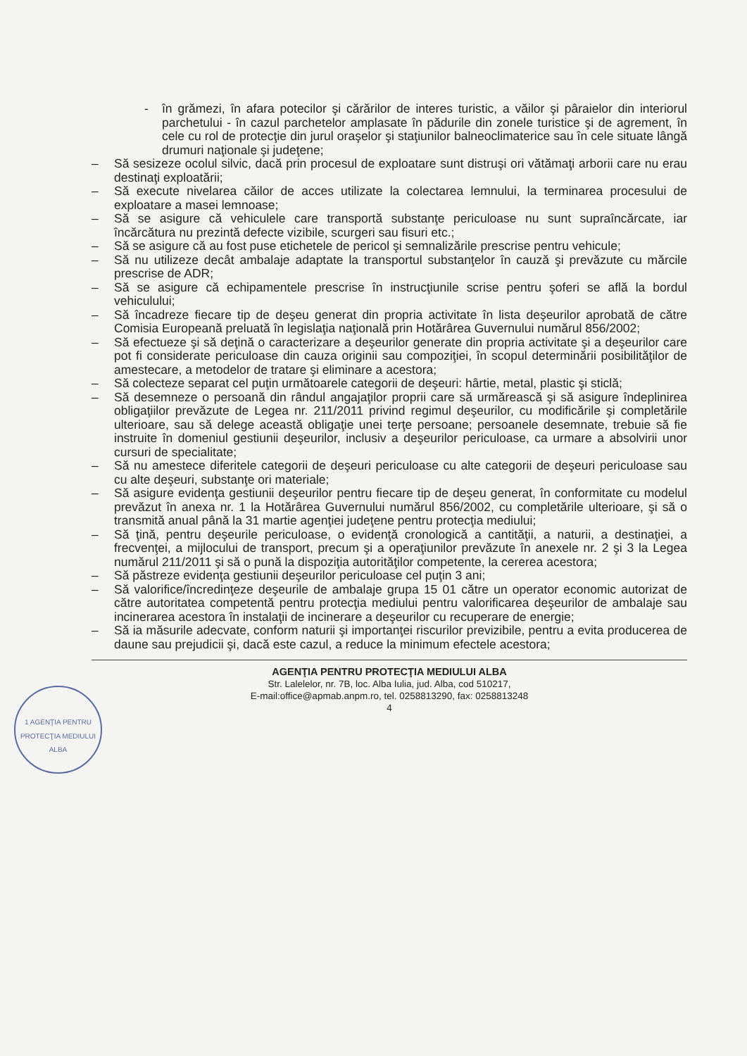- în grămezi, în afara potecilor şi cărărilor de interes turistic, a văilor şi pâraielor din interiorul parchetului - în cazul parchetelor amplasate în pădurile din zonele turistice şi de agrement, în cele cu rol de protecţie din jurul oraşelor şi staţiunilor balneoclimaterice sau în cele situate lângă drumuri naţionale şi judeţene;
– Să sesizeze ocolul silvic, dacă prin procesul de exploatare sunt distruşi ori vătămaţi arborii care nu erau destinaţi exploatării;
– Să execute nivelarea căilor de acces utilizate la colectarea lemnului, la terminarea procesului de exploatare a masei lemnoase;
– Să se asigure că vehiculele care transportă substanţe periculoase nu sunt supraîncărcate, iar încărcătura nu prezintă defecte vizibile, scurgeri sau fisuri etc.;
– Să se asigure că au fost puse etichetele de pericol şi semnalizările prescrise pentru vehicule;
– Să nu utilizeze decât ambalaje adaptate la transportul substanţelor în cauză şi prevăzute cu mărcile prescrise de ADR;
– Să se asigure că echipamentele prescrise în instrucţiunile scrise pentru şoferi se află la bordul vehiculului;
– Să încadreze fiecare tip de deşeu generat din propria activitate în lista deşeurilor aprobată de către Comisia Europeană preluată în legislaţia naţională prin Hotărârea Guvernului numărul 856/2002;
– Să efectueze şi să deţină o caracterizare a deşeurilor generate din propria activitate şi a deşeurilor care pot fi considerate periculoase din cauza originii sau compoziţiei, în scopul determinării posibilităţilor de amestecare, a metodelor de tratare şi eliminare a acestora;
– Să colecteze separat cel puţin următoarele categorii de deşeuri: hârtie, metal, plastic şi sticlă;
– Să desemneze o persoană din rândul angajaţilor proprii care să urmărească şi să asigure îndeplinirea obligaţiilor prevăzute de Legea nr. 211/2011 privind regimul deşeurilor, cu modificările şi completările ulterioare, sau să delege această obligaţie unei terţe persoane; persoanele desemnate, trebuie să fie instruite în domeniul gestiunii deşeurilor, inclusiv a deşeurilor periculoase, ca urmare a absolvirii unor cursuri de specialitate;
– Să nu amestece diferitele categorii de deşeuri periculoase cu alte categorii de deşeuri periculoase sau cu alte deşeuri, substanţe ori materiale;
– Să asigure evidenţa gestiunii deşeurilor pentru fiecare tip de deşeu generat, în conformitate cu modelul prevăzut în anexa nr. 1 la Hotărârea Guvernului numărul 856/2002, cu completările ulterioare, şi să o transmită anual până la 31 martie agenţiei judeţene pentru protecţia mediului;
– Să ţină, pentru deşeurile periculoase, o evidenţă cronologică a cantităţii, a naturii, a destinaţiei, a frecvenţei, a mijlocului de transport, precum şi a operaţiunilor prevăzute în anexele nr. 2 şi 3 la Legea numărul 211/2011 şi să o pună la dispoziţia autorităţilor competente, la cererea acestora;
– Să păstreze evidenţa gestiunii deşeurilor periculoase cel puţin 3 ani;
– Să valorifice/încredinţeze deşeurile de ambalaje grupa 15 01 către un operator economic autorizat de către autoritatea competentă pentru protecţia mediului pentru valorificarea deşeurilor de ambalaje sau incinerarea acestora în instalaţii de incinerare a deşeurilor cu recuperare de energie;
– Să ia măsurile adecvate, conform naturii şi importanţei riscurilor previzibile, pentru a evita producerea de daune sau prejudicii şi, dacă este cazul, a reduce la minimum efectele acestora;
AGENŢIA PENTRU PROTECŢIA MEDIULUI ALBA
Str. Lalelelor, nr. 7B, loc. Alba Iulia, jud. Alba, cod 510217,
E-mail:office@apmab.anpm.ro, tel. 0258813290, fax: 0258813248
4
1 AGENŢIA PENTRU PROTECŢIA MEDIULUI ALBA